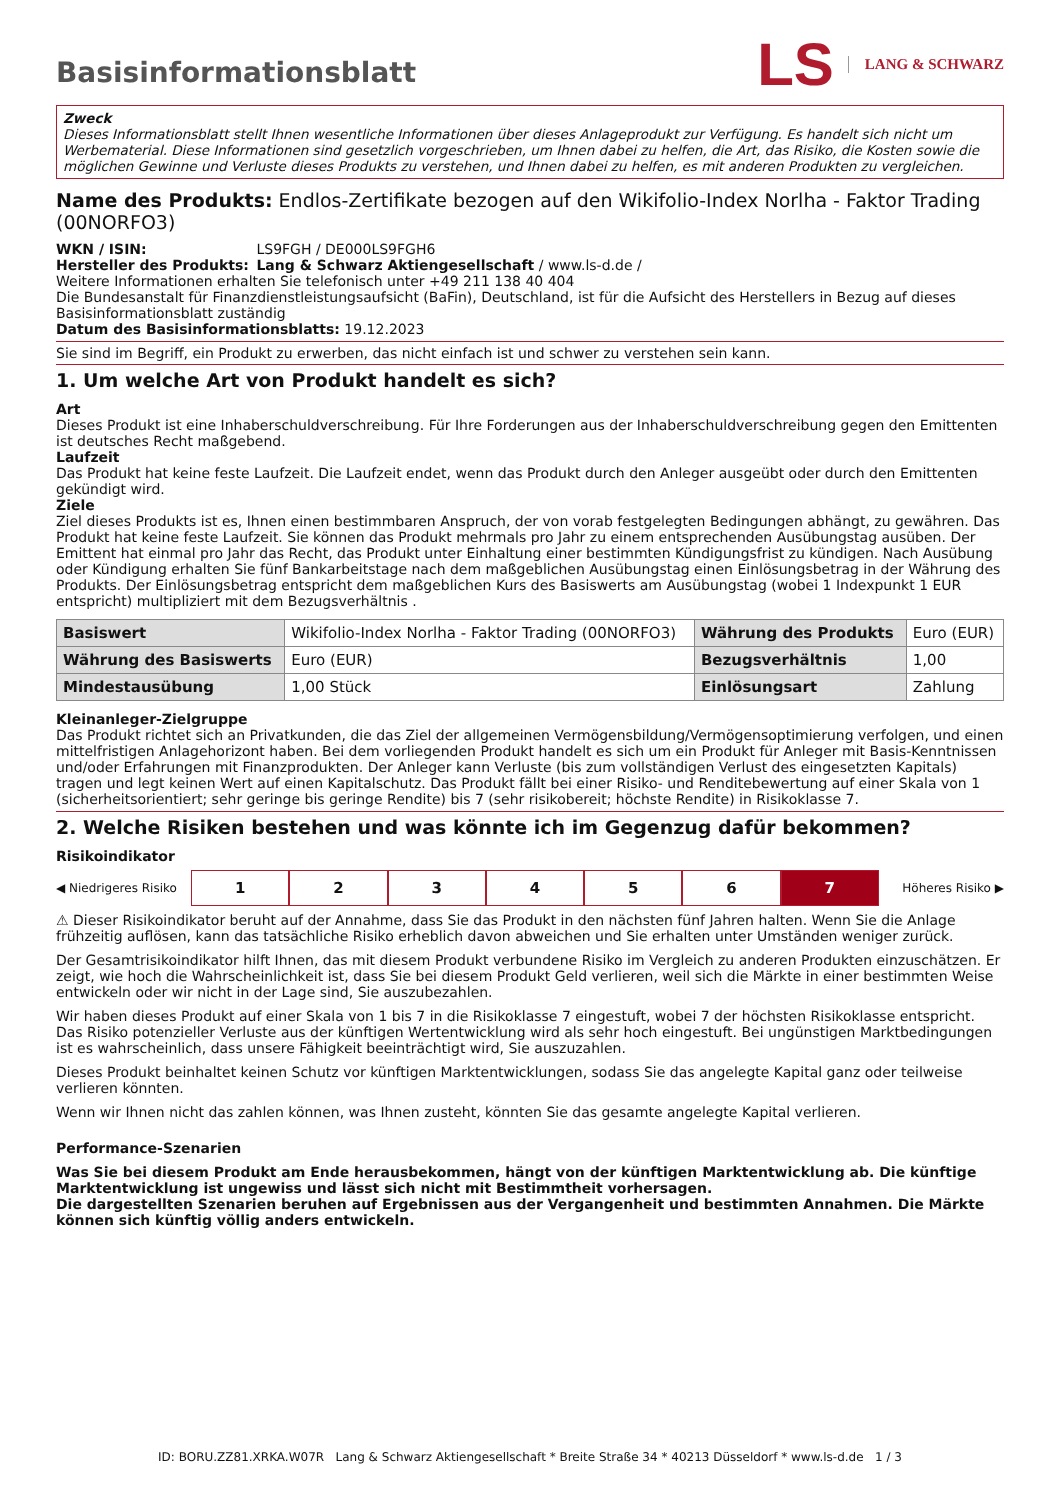Basisinformationsblatt
LS LANG & SCHWARZ
Zweck
Dieses Informationsblatt stellt Ihnen wesentliche Informationen über dieses Anlageprodukt zur Verfügung. Es handelt sich nicht um Werbematerial. Diese Informationen sind gesetzlich vorgeschrieben, um Ihnen dabei zu helfen, die Art, das Risiko, die Kosten sowie die möglichen Gewinne und Verluste dieses Produkts zu verstehen, und Ihnen dabei zu helfen, es mit anderen Produkten zu vergleichen.
Name des Produkts: Endlos-Zertifikate bezogen auf den Wikifolio-Index Norlha - Faktor Trading (00NORFO3)
WKN / ISIN: LS9FGH / DE000LS9FGH6
Hersteller des Produkts: Lang & Schwarz Aktiengesellschaft / www.ls-d.de /
Weitere Informationen erhalten Sie telefonisch unter +49 211 138 40 404
Die Bundesanstalt für Finanzdienstleistungsaufsicht (BaFin), Deutschland, ist für die Aufsicht des Herstellers in Bezug auf dieses Basisinformationsblatt zuständig
Datum des Basisinformationsblatts: 19.12.2023
Sie sind im Begriff, ein Produkt zu erwerben, das nicht einfach ist und schwer zu verstehen sein kann.
1. Um welche Art von Produkt handelt es sich?
Art
Dieses Produkt ist eine Inhaberschuldverschreibung. Für Ihre Forderungen aus der Inhaberschuldverschreibung gegen den Emittenten ist deutsches Recht maßgebend.
Laufzeit
Das Produkt hat keine feste Laufzeit. Die Laufzeit endet, wenn das Produkt durch den Anleger ausgeübt oder durch den Emittenten gekündigt wird.
Ziele
Ziel dieses Produkts ist es, Ihnen einen bestimmbaren Anspruch, der von vorab festgelegten Bedingungen abhängt, zu gewähren. Das Produkt hat keine feste Laufzeit. Sie können das Produkt mehrmals pro Jahr zu einem entsprechenden Ausübungstag ausüben. Der Emittent hat einmal pro Jahr das Recht, das Produkt unter Einhaltung einer bestimmten Kündigungsfrist zu kündigen. Nach Ausübung oder Kündigung erhalten Sie fünf Bankarbeitstage nach dem maßgeblichen Ausübungstag einen Einlösungsbetrag in der Währung des Produkts. Der Einlösungsbetrag entspricht dem maßgeblichen Kurs des Basiswerts am Ausübungstag (wobei 1 Indexpunkt 1 EUR entspricht) multipliziert mit dem Bezugsverhältnis .
| Basiswert | Wikifolio-Index Norlha - Faktor Trading (00NORFO3) | Währung des Produkts | Euro (EUR) |
| Währung des Basiswerts | Euro (EUR) | Bezugsverhältnis | 1,00 |
| Mindestausübung | 1,00 Stück | Einlösungsart | Zahlung |
Kleinanleger-Zielgruppe
Das Produkt richtet sich an Privatkunden, die das Ziel der allgemeinen Vermögensbildung/Vermögensoptimierung verfolgen, und einen mittelfristigen Anlagehorizont haben. Bei dem vorliegenden Produkt handelt es sich um ein Produkt für Anleger mit Basis-Kenntnissen und/oder Erfahrungen mit Finanzprodukten. Der Anleger kann Verluste (bis zum vollständigen Verlust des eingesetzten Kapitals) tragen und legt keinen Wert auf einen Kapitalschutz. Das Produkt fällt bei einer Risiko- und Renditebewertung auf einer Skala von 1 (sicherheitsorientiert; sehr geringe bis geringe Rendite) bis 7 (sehr risikobereit; höchste Rendite) in Risikoklasse 7.
2. Welche Risiken bestehen und was könnte ich im Gegenzug dafür bekommen?
Risikoindikator
◀ Niedrigeres Risiko
1 2 3 4 5 6 7
Höheres Risiko ▶
⚠ Dieser Risikoindikator beruht auf der Annahme, dass Sie das Produkt in den nächsten fünf Jahren halten. Wenn Sie die Anlage frühzeitig auflösen, kann das tatsächliche Risiko erheblich davon abweichen und Sie erhalten unter Umständen weniger zurück.
Der Gesamtrisikoindikator hilft Ihnen, das mit diesem Produkt verbundene Risiko im Vergleich zu anderen Produkten einzuschätzen. Er zeigt, wie hoch die Wahrscheinlichkeit ist, dass Sie bei diesem Produkt Geld verlieren, weil sich die Märkte in einer bestimmten Weise entwickeln oder wir nicht in der Lage sind, Sie auszubezahlen.
Wir haben dieses Produkt auf einer Skala von 1 bis 7 in die Risikoklasse 7 eingestuft, wobei 7 der höchsten Risikoklasse entspricht. Das Risiko potenzieller Verluste aus der künftigen Wertentwicklung wird als sehr hoch eingestuft. Bei ungünstigen Marktbedingungen ist es wahrscheinlich, dass unsere Fähigkeit beeinträchtigt wird, Sie auszuzahlen.
Dieses Produkt beinhaltet keinen Schutz vor künftigen Marktentwicklungen, sodass Sie das angelegte Kapital ganz oder teilweise verlieren könnten.
Wenn wir Ihnen nicht das zahlen können, was Ihnen zusteht, könnten Sie das gesamte angelegte Kapital verlieren.
Performance-Szenarien
Was Sie bei diesem Produkt am Ende herausbekommen, hängt von der künftigen Marktentwicklung ab. Die künftige Marktentwicklung ist ungewiss und lässt sich nicht mit Bestimmtheit vorhersagen.
Die dargestellten Szenarien beruhen auf Ergebnissen aus der Vergangenheit und bestimmten Annahmen. Die Märkte können sich künftig völlig anders entwickeln.
ID: BORU.ZZ81.XRKA.W07R Lang & Schwarz Aktiengesellschaft * Breite Straße 34 * 40213 Düsseldorf * www.ls-d.de 1 / 3